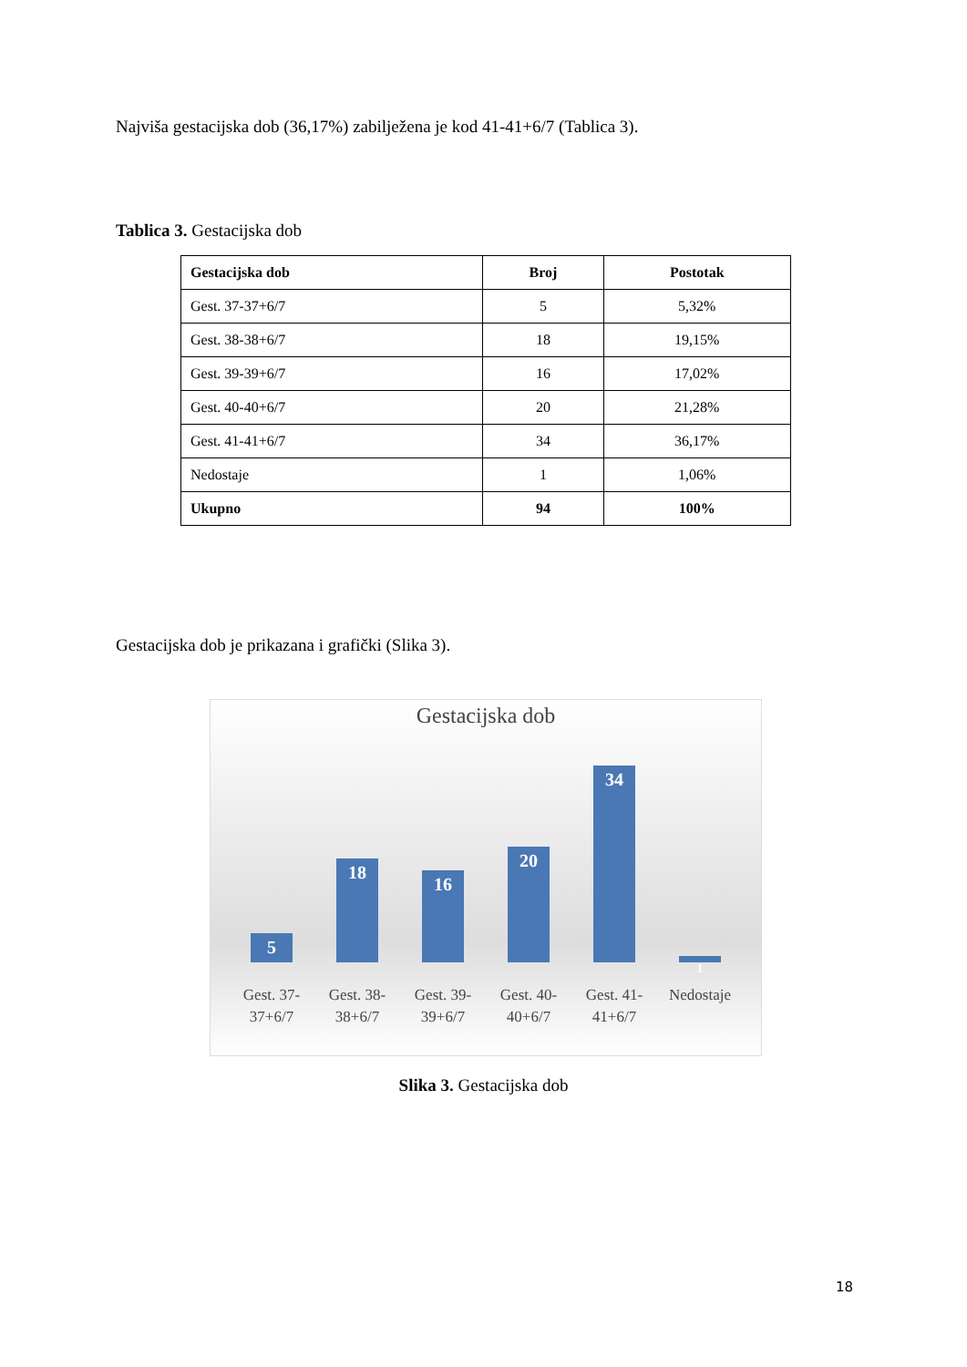Najviša gestacijska dob (36,17%) zabilježena je kod 41-41+6/7 (Tablica 3).
Tablica 3. Gestacijska dob
| Gestacijska dob | Broj | Postotak |
| --- | --- | --- |
| Gest. 37-37+6/7 | 5 | 5,32% |
| Gest. 38-38+6/7 | 18 | 19,15% |
| Gest. 39-39+6/7 | 16 | 17,02% |
| Gest. 40-40+6/7 | 20 | 21,28% |
| Gest. 41-41+6/7 | 34 | 36,17% |
| Nedostaje | 1 | 1,06% |
| Ukupno | 94 | 100% |
Gestacijska dob je prikazana i grafički (Slika 3).
Gestacijska dob
5
18
16
20
34
1
Gest. 37-
37+6/7
Gest. 38-
38+6/7
Gest. 39-
39+6/7
Gest. 40-
40+6/7
Gest. 41-
41+6/7
Nedostaje
Slika 3. Gestacijska dob
18